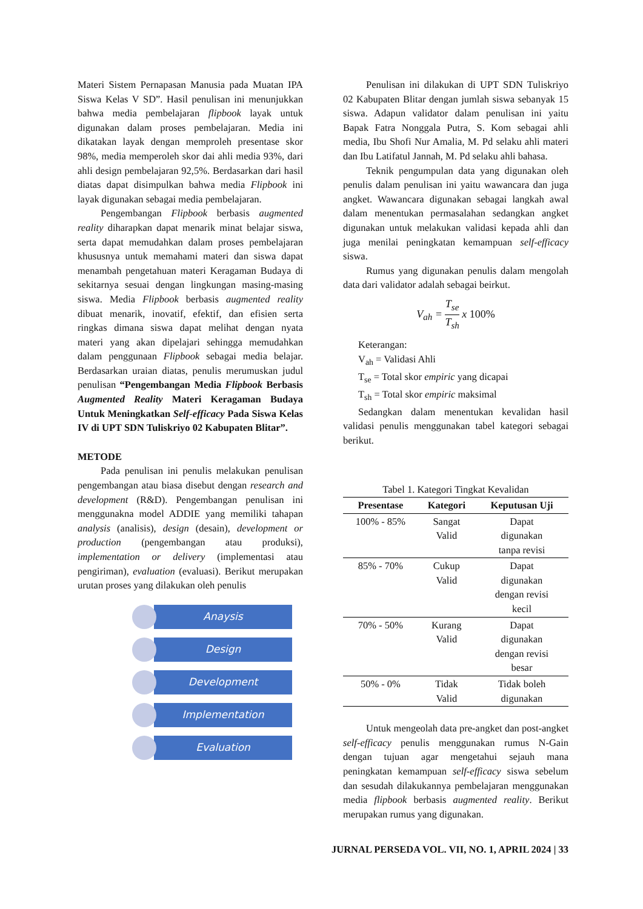Materi Sistem Pernapasan Manusia pada Muatan IPA Siswa Kelas V SD”. Hasil penulisan ini menunjukkan bahwa media pembelajaran flipbook layak untuk digunakan dalam proses pembelajaran. Media ini dikatakan layak dengan memproleh presentase skor 98%, media memperoleh skor dai ahli media 93%, dari ahli design pembelajaran 92,5%. Berdasarkan dari hasil diatas dapat disimpulkan bahwa media Flipbook ini layak digunakan sebagai media pembelajaran.
Pengembangan Flipbook berbasis augmented reality diharapkan dapat menarik minat belajar siswa, serta dapat memudahkan dalam proses pembelajaran khususnya untuk memahami materi dan siswa dapat menambah pengetahuan materi Keragaman Budaya di sekitarnya sesuai dengan lingkungan masing-masing siswa. Media Flipbook berbasis augmented reality dibuat menarik, inovatif, efektif, dan efisien serta ringkas dimana siswa dapat melihat dengan nyata materi yang akan dipelajari sehingga memudahkan dalam penggunaan Flipbook sebagai media belajar. Berdasarkan uraian diatas, penulis merumuskan judul penulisan “Pengembangan Media Flipbook Berbasis Augmented Reality Materi Keragaman Budaya Untuk Meningkatkan Self-efficacy Pada Siswa Kelas IV di UPT SDN Tuliskriyo 02 Kabupaten Blitar”.
METODE
Pada penulisan ini penulis melakukan penulisan pengembangan atau biasa disebut dengan research and development (R&D). Pengembangan penulisan ini menggunakna model ADDIE yang memiliki tahapan analysis (analisis), design (desain), development or production (pengembangan atau produksi), implementation or delivery (implementasi atau pengiriman), evaluation (evaluasi). Berikut merupakan urutan proses yang dilakukan oleh penulis
Anaysis
Design
Development
Implementation
Evaluation
Penulisan ini dilakukan di UPT SDN Tuliskriyo 02 Kabupaten Blitar dengan jumlah siswa sebanyak 15 siswa. Adapun validator dalam penulisan ini yaitu Bapak Fatra Nonggala Putra, S. Kom sebagai ahli media, Ibu Shofi Nur Amalia, M. Pd selaku ahli materi dan Ibu Latifatul Jannah, M. Pd selaku ahli bahasa.
Teknik pengumpulan data yang digunakan oleh penulis dalam penulisan ini yaitu wawancara dan juga angket. Wawancara digunakan sebagai langkah awal dalam menentukan permasalahan sedangkan angket digunakan untuk melakukan validasi kepada ahli dan juga menilai peningkatan kemampuan self-efficacy siswa.
Rumus yang digunakan penulis dalam mengolah data dari validator adalah sebagai beirkut.
V<sub>ah</sub> = T<sub>se</sub> T<sub>sh</sub> x 100%
Keterangan:
V<sub>ah</sub> = Validasi Ahli
T<sub>se</sub> = Total skor empiric yang dicapai
T<sub>sh</sub> = Total skor empiric maksimal
Sedangkan dalam menentukan kevalidan hasil validasi penulis menggunakan tabel kategori sebagai berikut.
Tabel 1. Kategori Tingkat Kevalidan
| Presentase | Kategori | Keputusan Uji |
| --- | --- | --- |
| 100% - 85% | Sangat Valid | Dapat digunakan tanpa revisi |
| 85% - 70% | Cukup Valid | Dapat digunakan dengan revisi kecil |
| 70% - 50% | Kurang Valid | Dapat digunakan dengan revisi besar |
| 50% - 0% | Tidak Valid | Tidak boleh digunakan |
Untuk mengeolah data pre-angket dan post-angket self-efficacy penulis menggunakan rumus N-Gain dengan tujuan agar mengetahui sejauh mana peningkatan kemampuan self-efficacy siswa sebelum dan sesudah dilakukannya pembelajaran menggunakan media flipbook berbasis augmented reality. Berikut merupakan rumus yang digunakan.
JURNAL PERSEDA VOL. VII, NO. 1, APRIL 2024 | 33